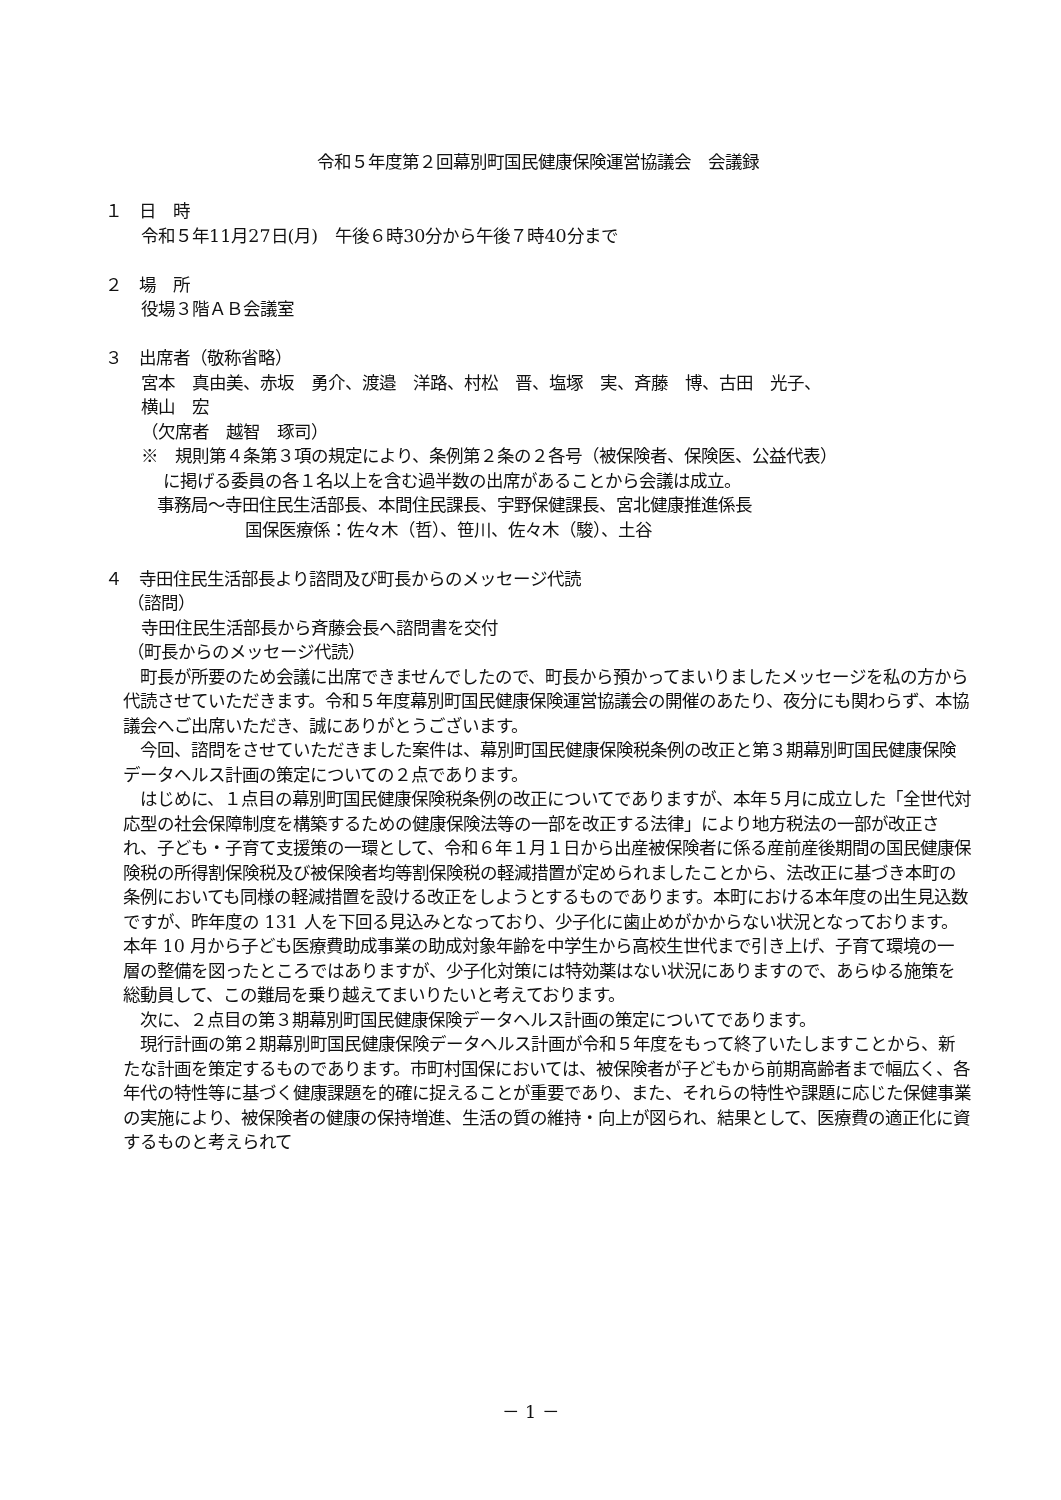令和５年度第２回幕別町国民健康保険運営協議会　会議録
１　日　時
令和５年11月27日(月)　午後６時30分から午後７時40分まで
２　場　所
役場３階ＡＢ会議室
３　出席者（敬称省略）
宮本　真由美、赤坂　勇介、渡邉　洋路、村松　晋、塩塚　実、斉藤　博、古田　光子、
横山　宏
（欠席者　越智　琢司）
※　規則第４条第３項の規定により、条例第２条の２各号（被保険者、保険医、公益代表）
に掲げる委員の各１名以上を含む過半数の出席があることから会議は成立。
事務局～寺田住民生活部長、本間住民課長、宇野保健課長、宮北健康推進係長
国保医療係：佐々木（哲）、笹川、佐々木（駿）、土谷
４　寺田住民生活部長より諮問及び町長からのメッセージ代読
（諮問）
寺田住民生活部長から斉藤会長へ諮問書を交付
（町長からのメッセージ代読）
　町長が所要のため会議に出席できませんでしたので、町長から預かってまいりましたメッセージを私の方から代読させていただきます。令和５年度幕別町国民健康保険運営協議会の開催のあたり、夜分にも関わらず、本協議会へご出席いただき、誠にありがとうございます。
　今回、諮問をさせていただきました案件は、幕別町国民健康保険税条例の改正と第３期幕別町国民健康保険データヘルス計画の策定についての２点であります。
　はじめに、１点目の幕別町国民健康保険税条例の改正についてでありますが、本年５月に成立した「全世代対応型の社会保障制度を構築するための健康保険法等の一部を改正する法律」により地方税法の一部が改正され、子ども・子育て支援策の一環として、令和６年１月１日から出産被保険者に係る産前産後期間の国民健康保険税の所得割保険税及び被保険者均等割保険税の軽減措置が定められましたことから、法改正に基づき本町の条例においても同様の軽減措置を設ける改正をしようとするものであります。本町における本年度の出生見込数ですが、昨年度の 131 人を下回る見込みとなっており、少子化に歯止めがかからない状況となっております。本年 10 月から子ども医療費助成事業の助成対象年齢を中学生から高校生世代まで引き上げ、子育て環境の一層の整備を図ったところではありますが、少子化対策には特効薬はない状況にありますので、あらゆる施策を総動員して、この難局を乗り越えてまいりたいと考えております。
　次に、２点目の第３期幕別町国民健康保険データヘルス計画の策定についてであります。
　現行計画の第２期幕別町国民健康保険データヘルス計画が令和５年度をもって終了いたしますことから、新たな計画を策定するものであります。市町村国保においては、被保険者が子どもから前期高齢者まで幅広く、各年代の特性等に基づく健康課題を的確に捉えることが重要であり、また、それらの特性や課題に応じた保健事業の実施により、被保険者の健康の保持増進、生活の質の維持・向上が図られ、結果として、医療費の適正化に資するものと考えられて
－ 1 －